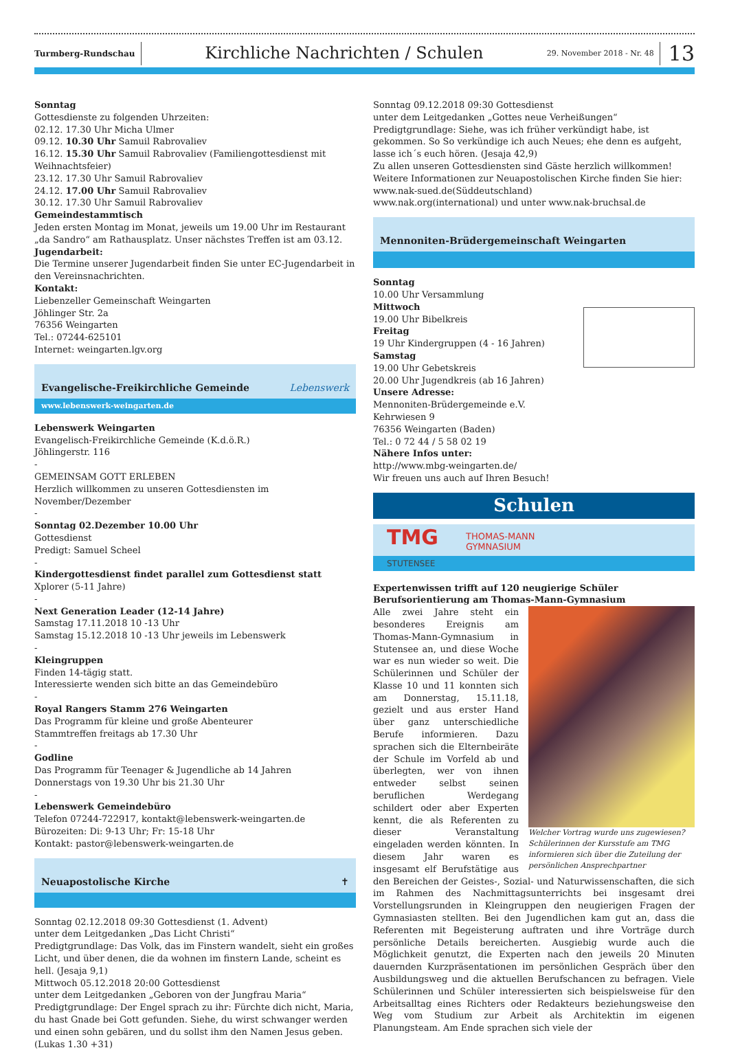Turmberg-Rundschau
Kirchliche Nachrichten / Schulen
29. November 2018 - Nr. 48
13
Sonntag
Gottesdienste zu folgenden Uhrzeiten:
02.12. 17.30 Uhr Micha Ulmer
09.12. 10.30 Uhr Samuil Rabrovaliev
16.12. 15.30 Uhr Samuil Rabrovaliev (Familiengottesdienst mit Weihnachtsfeier)
23.12. 17.30 Uhr Samuil Rabrovaliev
24.12. 17.00 Uhr Samuil Rabrovaliev
30.12. 17.30 Uhr Samuil Rabrovaliev
Gemeindestammtisch
Jeden ersten Montag im Monat, jeweils um 19.00 Uhr im Restaurant „da Sandro“ am Rathausplatz. Unser nächstes Treffen ist am 03.12.
Jugendarbeit:
Die Termine unserer Jugendarbeit finden Sie unter EC-Jugendarbeit in den Vereinsnachrichten.
Kontakt:
Liebenzeller Gemeinschaft Weingarten
Jöhlinger Str. 2a
76356 Weingarten
Tel.: 07244-625101
Internet: weingarten.lgv.org
Evangelische-Freikirchliche Gemeinde Lebenswerk
www.lebenswerk-weingarten.de
Lebenswerk Weingarten
Evangelisch-Freikirchliche Gemeinde (K.d.ö.R.)
Jöhlingerstr. 116
-
GEMEINSAM GOTT ERLEBEN
Herzlich willkommen zu unseren Gottesdiensten im November/Dezember
-
Sonntag 02.Dezember 10.00 Uhr
Gottesdienst
Predigt: Samuel Scheel
-
Kindergottesdienst findet parallel zum Gottesdienst statt
Xplorer (5-11 Jahre)
-
Next Generation Leader (12-14 Jahre)
Samstag 17.11.2018 10 -13 Uhr
Samstag 15.12.2018 10 -13 Uhr jeweils im Lebenswerk
-
Kleingruppen
Finden 14-tägig statt.
Interessierte wenden sich bitte an das Gemeindebüro
-
Royal Rangers Stamm 276 Weingarten
Das Programm für kleine und große Abenteurer
Stammtreffen freitags ab 17.30 Uhr
-
Godline
Das Programm für Teenager & Jugendliche ab 14 Jahren
Donnerstags von 19.30 Uhr bis 21.30 Uhr
-
Lebenswerk Gemeindebüro
Telefon 07244-722917, kontakt@lebenswerk-weingarten.de
Bürozeiten: Di: 9-13 Uhr; Fr: 15-18 Uhr
Kontakt: pastor@lebenswerk-weingarten.de
Neuapostolische Kirche ✝
Sonntag 02.12.2018 09:30 Gottesdienst (1. Advent)
unter dem Leitgedanken „Das Licht Christi“
Predigtgrundlage: Das Volk, das im Finstern wandelt, sieht ein großes Licht, und über denen, die da wohnen im finstern Lande, scheint es hell. (Jesaja 9,1)
Mittwoch 05.12.2018 20:00 Gottesdienst
unter dem Leitgedanken „Geboren von der Jungfrau Maria“
Predigtgrundlage: Der Engel sprach zu ihr: Fürchte dich nicht, Maria, du hast Gnade bei Gott gefunden. Siehe, du wirst schwanger werden und einen sohn gebären, und du sollst ihm den Namen Jesus geben. (Lukas 1.30 +31)
Sonntag 09.12.2018 09:30 Gottesdienst
unter dem Leitgedanken „Gottes neue Verheißungen“
Predigtgrundlage: Siehe, was ich früher verkündigt habe, ist gekommen. So So verkündige ich auch Neues; ehe denn es aufgeht, lasse ich´s euch hören. (Jesaja 42,9)
Zu allen unseren Gottesdiensten sind Gäste herzlich willkommen!
Weitere Informationen zur Neuapostolischen Kirche finden Sie hier:
www.nak-sued.de(Süddeutschland)
www.nak.org(international) und unter www.nak-bruchsal.de
Mennoniten-Brüdergemeinschaft Weingarten
Sonntag
10.00 Uhr Versammlung
Mittwoch
19.00 Uhr Bibelkreis
Freitag
19 Uhr Kindergruppen (4 - 16 Jahren)
Samstag
19.00 Uhr Gebetskreis
20.00 Uhr Jugendkreis (ab 16 Jahren)
Unsere Adresse:
Mennoniten-Brüdergemeinde e.V.
Kehrwiesen 9
76356 Weingarten (Baden)
Tel.: 0 72 44 / 5 58 02 19
Nähere Infos unter:
http://www.mbg-weingarten.de/
Wir freuen uns auch auf Ihren Besuch!
Schulen
TMG THOMAS-MANN
GYMNASIUM
STUTENSEE
Expertenwissen trifft auf 120 neugierige Schüler
Berufsorientierung am Thomas-Mann-Gymnasium
Welcher Vortrag wurde uns zugewiesen? Schülerinnen der Kursstufe am TMG informieren sich über die Zuteilung der persönlichen Ansprechpartner
Alle zwei Jahre steht ein besonderes Ereignis am Thomas-Mann-Gymnasium in Stutensee an, und diese Woche war es nun wieder so weit. Die Schülerinnen und Schüler der Klasse 10 und 11 konnten sich am Donnerstag, 15.11.18, gezielt und aus erster Hand über ganz unterschiedliche Berufe informieren. Dazu sprachen sich die Elternbeiräte der Schule im Vorfeld ab und überlegten, wer von ihnen entweder selbst seinen beruflichen Werdegang schildert oder aber Experten kennt, die als Referenten zu dieser Veranstaltung eingeladen werden könnten. In diesem Jahr waren es insgesamt elf Berufstätige aus den Bereichen der Geistes-, Sozial- und Naturwissenschaften, die sich im Rahmen des Nachmittagsunterrichts bei insgesamt drei Vorstellungsrunden in Kleingruppen den neugierigen Fragen der Gymnasiasten stellten. Bei den Jugendlichen kam gut an, dass die Referenten mit Begeisterung auftraten und ihre Vorträge durch persönliche Details bereicherten. Ausgiebig wurde auch die Möglichkeit genutzt, die Experten nach den jeweils 20 Minuten dauernden Kurzpräsentationen im persönlichen Gespräch über den Ausbildungsweg und die aktuellen Berufschancen zu befragen. Viele Schülerinnen und Schüler interessierten sich beispielsweise für den Arbeitsalltag eines Richters oder Redakteurs beziehungsweise den Weg vom Studium zur Arbeit als Architektin im eigenen Planungsteam. Am Ende sprachen sich viele der